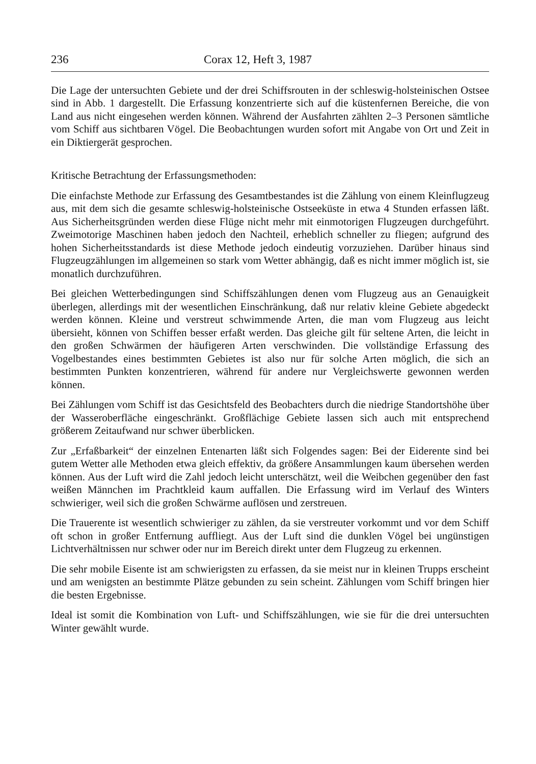236 Corax 12, Heft 3, 1987
Die Lage der untersuchten Gebiete und der drei Schiffsrouten in der schleswig-holsteinischen Ostsee sind in Abb. 1 dargestellt. Die Erfassung konzentrierte sich auf die küstenfernen Bereiche, die von Land aus nicht eingesehen werden können. Während der Ausfahrten zählten 2–3 Personen sämtliche vom Schiff aus sichtbaren Vögel. Die Beobachtungen wurden sofort mit Angabe von Ort und Zeit in ein Diktiergerät gesprochen.
Kritische Betrachtung der Erfassungsmethoden:
Die einfachste Methode zur Erfassung des Gesamtbestandes ist die Zählung von einem Kleinflugzeug aus, mit dem sich die gesamte schleswig-holsteinische Ostseeküste in etwa 4 Stunden erfassen läßt. Aus Sicherheitsgründen werden diese Flüge nicht mehr mit einmotorigen Flugzeugen durchgeführt. Zweimotorige Maschinen haben jedoch den Nachteil, erheblich schneller zu fliegen; aufgrund des hohen Sicherheitsstandards ist diese Methode jedoch eindeutig vorzuziehen. Darüber hinaus sind Flugzeugzählungen im allgemeinen so stark vom Wetter abhängig, daß es nicht immer möglich ist, sie monatlich durchzuführen.
Bei gleichen Wetterbedingungen sind Schiffszählungen denen vom Flugzeug aus an Genauigkeit überlegen, allerdings mit der wesentlichen Einschränkung, daß nur relativ kleine Gebiete abgedeckt werden können. Kleine und verstreut schwimmende Arten, die man vom Flugzeug aus leicht übersieht, können von Schiffen besser erfaßt werden. Das gleiche gilt für seltene Arten, die leicht in den großen Schwärmen der häufigeren Arten verschwinden. Die vollständige Erfassung des Vogelbestandes eines bestimmten Gebietes ist also nur für solche Arten möglich, die sich an bestimmten Punkten konzentrieren, während für andere nur Vergleichswerte gewonnen werden können.
Bei Zählungen vom Schiff ist das Gesichtsfeld des Beobachters durch die niedrige Standortshöhe über der Wasseroberfläche eingeschränkt. Großflächige Gebiete lassen sich auch mit entsprechend größerem Zeitaufwand nur schwer überblicken.
Zur „Erfaßbarkeit“ der einzelnen Entenarten läßt sich Folgendes sagen: Bei der Eiderente sind bei gutem Wetter alle Methoden etwa gleich effektiv, da größere Ansammlungen kaum übersehen werden können. Aus der Luft wird die Zahl jedoch leicht unterschätzt, weil die Weibchen gegenüber den fast weißen Männchen im Prachtkleid kaum auffallen. Die Erfassung wird im Verlauf des Winters schwieriger, weil sich die großen Schwärme auflösen und zerstreuen.
Die Trauerente ist wesentlich schwieriger zu zählen, da sie verstreuter vorkommt und vor dem Schiff oft schon in großer Entfernung auffliegt. Aus der Luft sind die dunklen Vögel bei ungünstigen Lichtverhältnissen nur schwer oder nur im Bereich direkt unter dem Flugzeug zu erkennen.
Die sehr mobile Eisente ist am schwierigsten zu erfassen, da sie meist nur in kleinen Trupps erscheint und am wenigsten an bestimmte Plätze gebunden zu sein scheint. Zählungen vom Schiff bringen hier die besten Ergebnisse.
Ideal ist somit die Kombination von Luft- und Schiffszählungen, wie sie für die drei untersuchten Winter gewählt wurde.